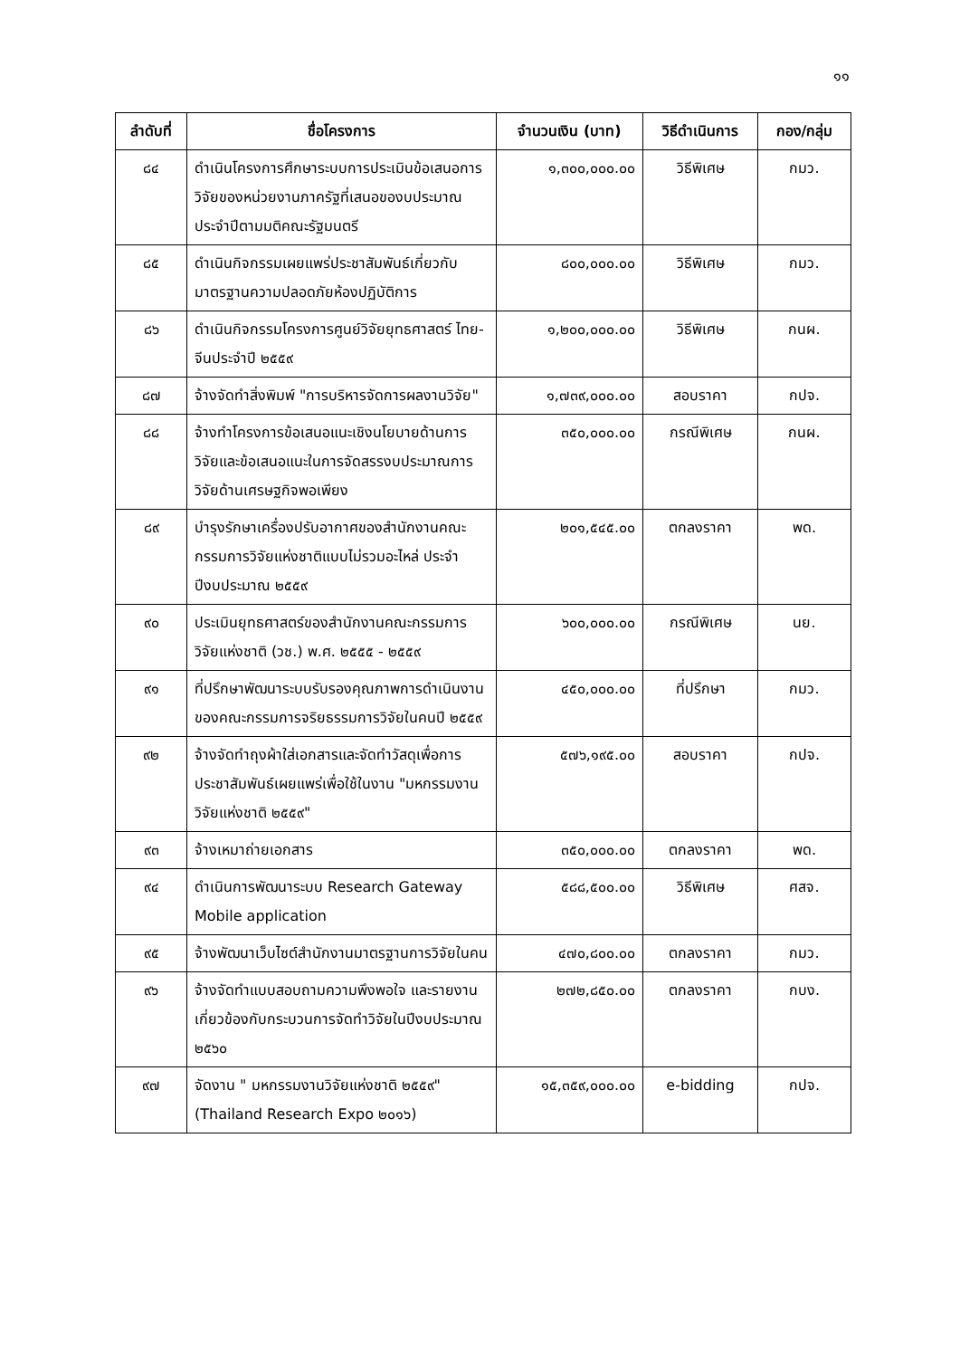๑๑
| ลำดับที่ | ชื่อโครงการ | จำนวนเงิน (บาท) | วิธีดำเนินการ | กอง/กลุ่ม |
| --- | --- | --- | --- | --- |
| ๘๔ | ดำเนินโครงการศึกษาระบบการประเมินข้อเสนอการวิจัยของหน่วยงานภาครัฐที่เสนอของบประมาณประจำปีตามมติคณะรัฐมนตรี | ๑,๓๐๐,๐๐๐.๐๐ | วิธีพิเศษ | กมว. |
| ๘๕ | ดำเนินกิจกรรมเผยแพร่ประชาสัมพันธ์เกี่ยวกับมาตรฐานความปลอดภัยห้องปฏิบัติการ | ๘๐๐,๐๐๐.๐๐ | วิธีพิเศษ | กมว. |
| ๘๖ | ดำเนินกิจกรรมโครงการศูนย์วิจัยยุทธศาสตร์ ไทย-จีนประจำปี ๒๕๕๙ | ๑,๒๐๐,๐๐๐.๐๐ | วิธีพิเศษ | กนผ. |
| ๘๗ | จ้างจัดทำสิ่งพิมพ์ "การบริหารจัดการผลงานวิจัย" | ๑,๗๓๙,๐๐๐.๐๐ | สอบราคา | กปจ. |
| ๘๘ | จ้างทำโครงการข้อเสนอแนะเชิงนโยบายด้านการวิจัยและข้อเสนอแนะในการจัดสรรงบประมาณการวิจัยด้านเศรษฐกิจพอเพียง | ๓๕๐,๐๐๐.๐๐ | กรณีพิเศษ | กนผ. |
| ๘๙ | บำรุงรักษาเครื่องปรับอากาศของสำนักงานคณะกรรมการวิจัยแห่งชาติแบบไม่รวมอะไหล่ ประจำปีงบประมาณ ๒๕๕๙ | ๒๐๑,๕๔๕.๐๐ | ตกลงราคา | พด. |
| ๙๐ | ประเมินยุทธศาสตร์ของสำนักงานคณะกรรมการวิจัยแห่งชาติ (วช.) พ.ศ. ๒๕๕๕ - ๒๕๕๙ | ๖๐๐,๐๐๐.๐๐ | กรณีพิเศษ | นย. |
| ๙๑ | ที่ปรึกษาพัฒนาระบบรับรองคุณภาพการดำเนินงานของคณะกรรมการจริยธรรมการวิจัยในคนปี ๒๕๕๙ | ๔๕๐,๐๐๐.๐๐ | ที่ปรึกษา | กมว. |
| ๙๒ | จ้างจัดทำถุงผ้าใส่เอกสารและจัดทำวัสดุเพื่อการประชาสัมพันธ์เผยแพร่เพื่อใช้ในงาน "มหกรรมงานวิจัยแห่งชาติ ๒๕๕๙" | ๕๗๖,๑๙๕.๐๐ | สอบราคา | กปจ. |
| ๙๓ | จ้างเหมาถ่ายเอกสาร | ๓๕๐,๐๐๐.๐๐ | ตกลงราคา | พด. |
| ๙๔ | ดำเนินการพัฒนาระบบ Research Gateway Mobile application | ๕๘๘,๕๐๐.๐๐ | วิธีพิเศษ | ศสจ. |
| ๙๕ | จ้างพัฒนาเว็บไซต์สำนักงานมาตรฐานการวิจัยในคน | ๔๗๐,๘๐๐.๐๐ | ตกลงราคา | กมว. |
| ๙๖ | จ้างจัดทำแบบสอบถามความพึงพอใจ และรายงานเกี่ยวข้องกับกระบวนการจัดทำวิจัยในปีงบประมาณ ๒๕๖๐ | ๒๗๒,๘๕๐.๐๐ | ตกลงราคา | กบง. |
| ๙๗ | จัดงาน " มหกรรมงานวิจัยแห่งชาติ ๒๕๕๙" (Thailand Research Expo ๒๐๑๖) | ๑๕,๓๕๙,๐๐๐.๐๐ | e-bidding | กปจ. |